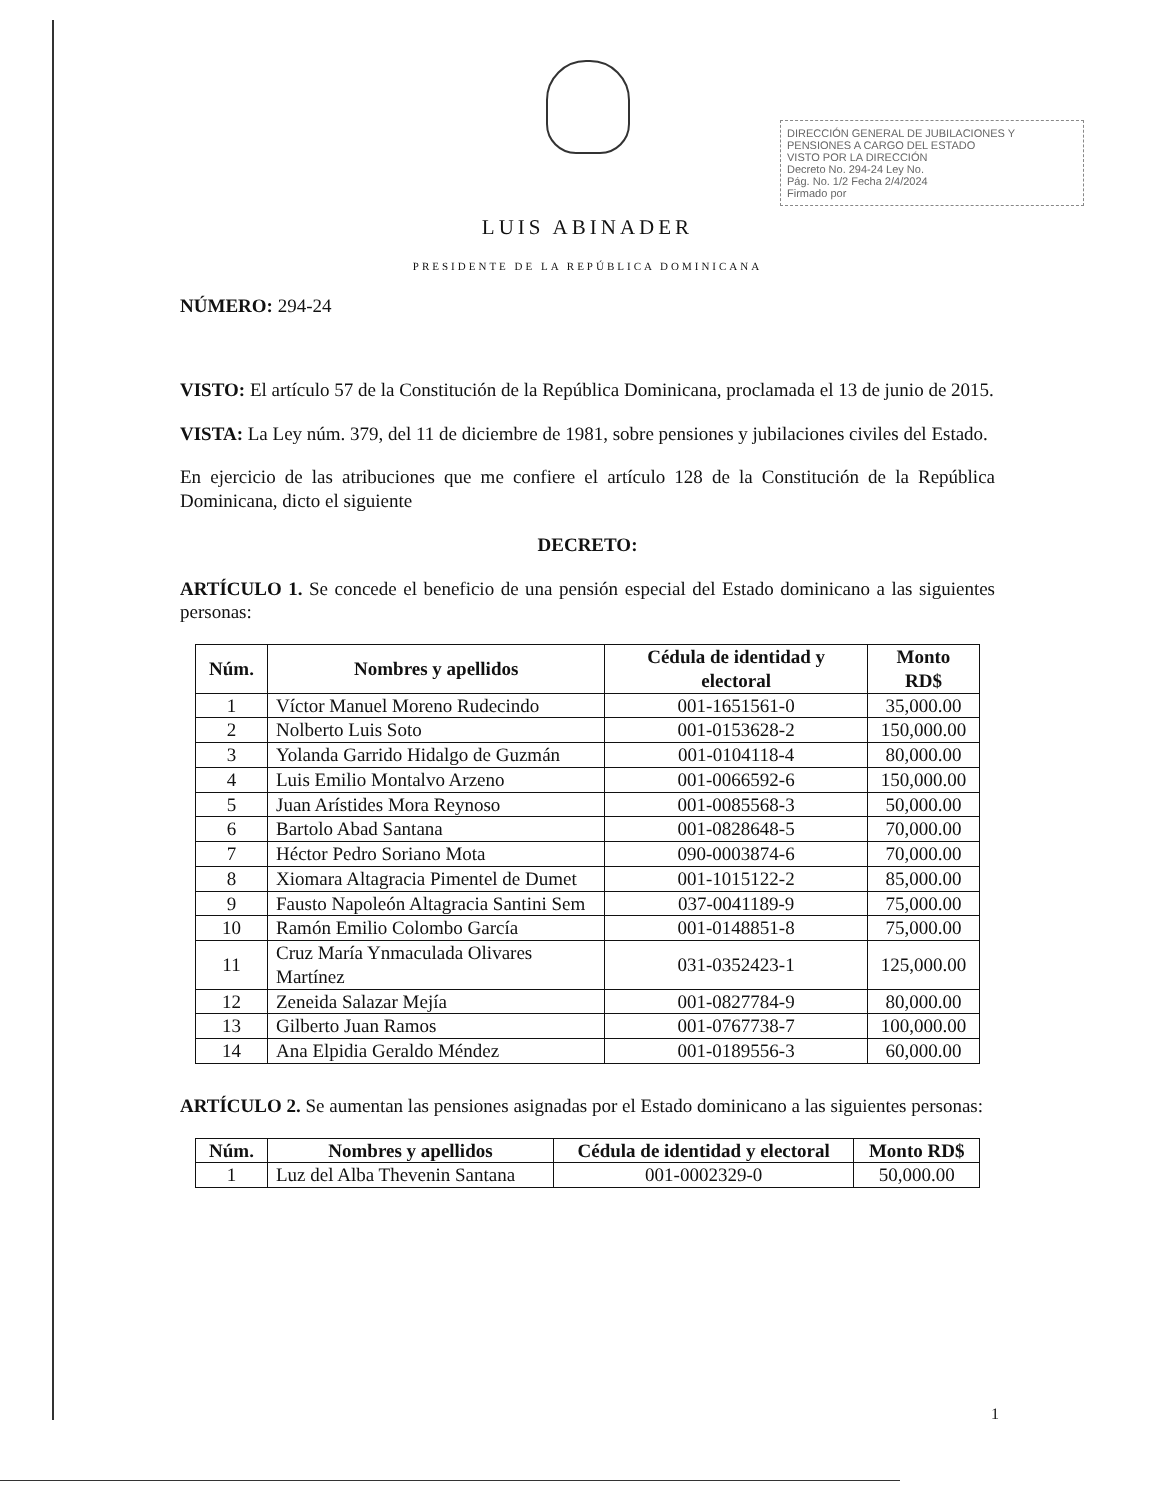DIRECCIÓN GENERAL DE JUBILACIONES Y PENSIONES A CARGO DEL ESTADO
VISTO POR LA DIRECCIÓN
Decreto No. 294-24 Ley No.
Pág. No. 1/2 Fecha 2/4/2024
Firmado por
LUIS ABINADER
PRESIDENTE DE LA REPÚBLICA DOMINICANA
NÚMERO: 294-24
VISTO: El artículo 57 de la Constitución de la República Dominicana, proclamada el 13 de junio de 2015.
VISTA: La Ley núm. 379, del 11 de diciembre de 1981, sobre pensiones y jubilaciones civiles del Estado.
En ejercicio de las atribuciones que me confiere el artículo 128 de la Constitución de la República Dominicana, dicto el siguiente
DECRETO:
ARTÍCULO 1. Se concede el beneficio de una pensión especial del Estado dominicano a las siguientes personas:
| Núm. | Nombres y apellidos | Cédula de identidad y electoral | Monto RD$ |
| --- | --- | --- | --- |
| 1 | Víctor Manuel Moreno Rudecindo | 001-1651561-0 | 35,000.00 |
| 2 | Nolberto Luis Soto | 001-0153628-2 | 150,000.00 |
| 3 | Yolanda Garrido Hidalgo de Guzmán | 001-0104118-4 | 80,000.00 |
| 4 | Luis Emilio Montalvo Arzeno | 001-0066592-6 | 150,000.00 |
| 5 | Juan Arístides Mora Reynoso | 001-0085568-3 | 50,000.00 |
| 6 | Bartolo Abad Santana | 001-0828648-5 | 70,000.00 |
| 7 | Héctor Pedro Soriano Mota | 090-0003874-6 | 70,000.00 |
| 8 | Xiomara Altagracia Pimentel de Dumet | 001-1015122-2 | 85,000.00 |
| 9 | Fausto Napoleón Altagracia Santini Sem | 037-0041189-9 | 75,000.00 |
| 10 | Ramón Emilio Colombo García | 001-0148851-8 | 75,000.00 |
| 11 | Cruz María Ynmaculada Olivares Martínez | 031-0352423-1 | 125,000.00 |
| 12 | Zeneida Salazar Mejía | 001-0827784-9 | 80,000.00 |
| 13 | Gilberto Juan Ramos | 001-0767738-7 | 100,000.00 |
| 14 | Ana Elpidia Geraldo Méndez | 001-0189556-3 | 60,000.00 |
ARTÍCULO 2. Se aumentan las pensiones asignadas por el Estado dominicano a las siguientes personas:
| Núm. | Nombres y apellidos | Cédula de identidad y electoral | Monto RD$ |
| --- | --- | --- | --- |
| 1 | Luz del Alba Thevenin Santana | 001-0002329-0 | 50,000.00 |
1